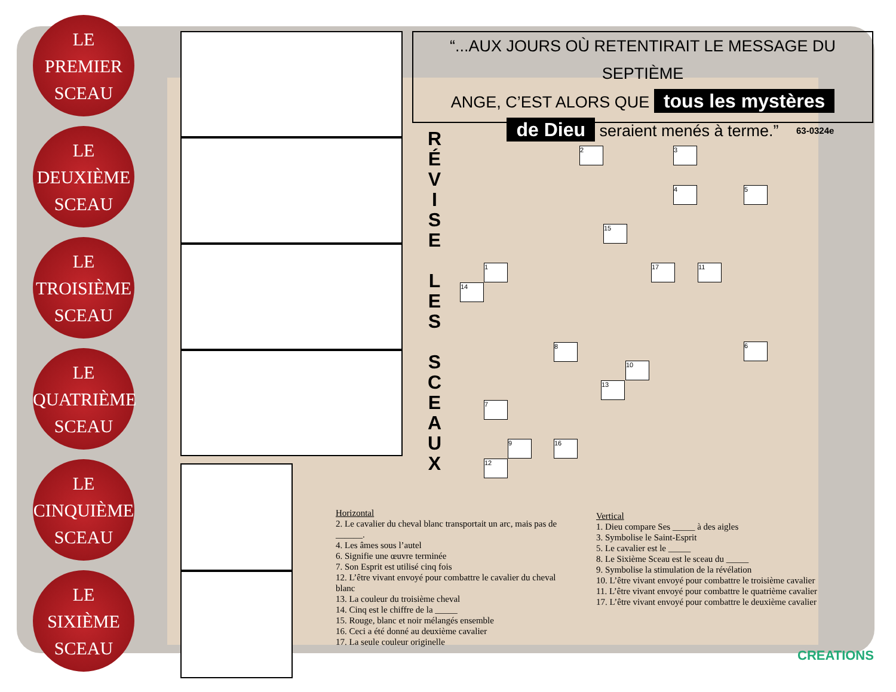LE
PREMIER
SCEAU
LE
DEUXIÈME
SCEAU
LE
TROISIÈME
SCEAU
LE
QUATRIÈME
SCEAU
LE
CINQUIÈME
SCEAU
LE
SIXIÈME
SCEAU
“...AUX JOURS OÙ RETENTIRAIT LE MESSAGE DU SEPTIÈME
ANGE, C’EST ALORS QUE tous les mystères
de Dieu seraient menés à terme.”
63-0324e
R É V I S E
L E S
S C E A U X
2 3
4 5
15
1 17 11
14
6
8
10
13
7
9 16
12
Horizontal
2. Le cavalier du cheval blanc transportait un arc, mais pas de ______.
4. Les âmes sous l’autel
6. Signifie une œuvre terminée
7. Son Esprit est utilisé cinq fois
12. L’être vivant envoyé pour combattre le cavalier du cheval blanc
13. La couleur du troisième cheval
14. Cinq est le chiffre de la _____
15. Rouge, blanc et noir mélangés ensemble
16. Ceci a été donné au deuxième cavalier
17. La seule couleur originelle
Vertical
1. Dieu compare Ses _____ à des aigles
3. Symbolise le Saint-Esprit
5. Le cavalier est le _____
8. Le Sixième Sceau est le sceau du _____
9. Symbolise la stimulation de la révélation
10. L’être vivant envoyé pour combattre le troisième cavalier
11. L’être vivant envoyé pour combattre le quatrième cavalier
17. L’être vivant envoyé pour combattre le deuxième cavalier
CREATIONS